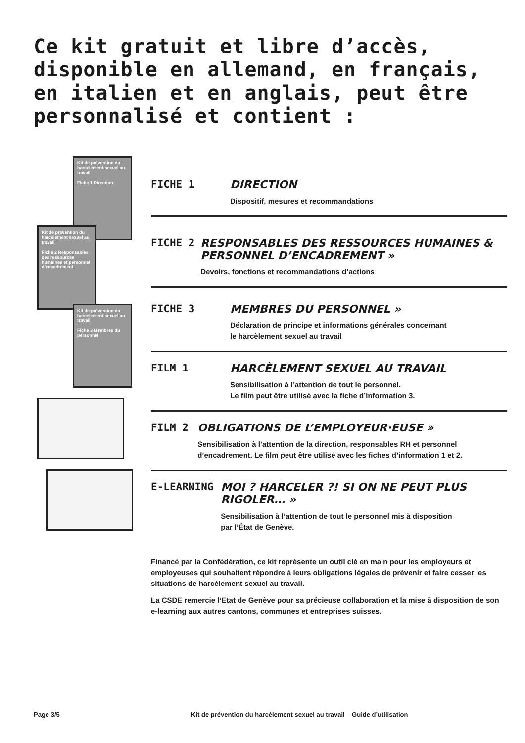Ce kit gratuit et libre d’accès,
disponible en allemand, en français,
en italien et en anglais, peut être
personnalisé et contient :
Kit de prévention du harcèlement sexuel au travail
Fiche 1 Direction
Kit de prévention du harcèlement sexuel au travail
Fiche 2 Responsables des ressources humaines et personnel d’encadrement
Kit de prévention du harcèlement sexuel au travail
Fiche 3 Membres du personnel
FICHE 1 DIRECTION
Dispositif, mesures et recommandations
FICHE 2 RESPONSABLES DES RESSOURCES HUMAINES & PERSONNEL D’ENCADREMENT »
Devoirs, fonctions et recommandations d’actions
FICHE 3 MEMBRES DU PERSONNEL »
Déclaration de principe et informations générales concernant
le harcèlement sexuel au travail
FILM 1 HARCÈLEMENT SEXUEL AU TRAVAIL
Sensibilisation à l’attention de tout le personnel.
Le film peut être utilisé avec la fiche d’information 3.
FILM 2 OBLIGATIONS DE L’EMPLOYEUR·EUSE »
Sensibilisation à l’attention de la direction, responsables RH et personnel d’encadrement. Le film peut être utilisé avec les fiches d’information 1 et 2.
E-LEARNING MOI ? HARCELER ?! SI ON NE PEUT PLUS RIGOLER… »
Sensibilisation à l’attention de tout le personnel mis à disposition
par l’État de Genève.
Financé par la Confédération, ce kit représente un outil clé en main pour les employeurs et employeuses qui souhaitent répondre à leurs obligations légales de prévenir et faire cesser les situations de harcèlement sexuel au travail.
La CSDE remercie l’Etat de Genève pour sa précieuse collaboration et la mise à disposition de son e-learning aux autres cantons, communes et entreprises suisses.
Page 3/5 Kit de prévention du harcèlement sexuel au travail Guide d’utilisation